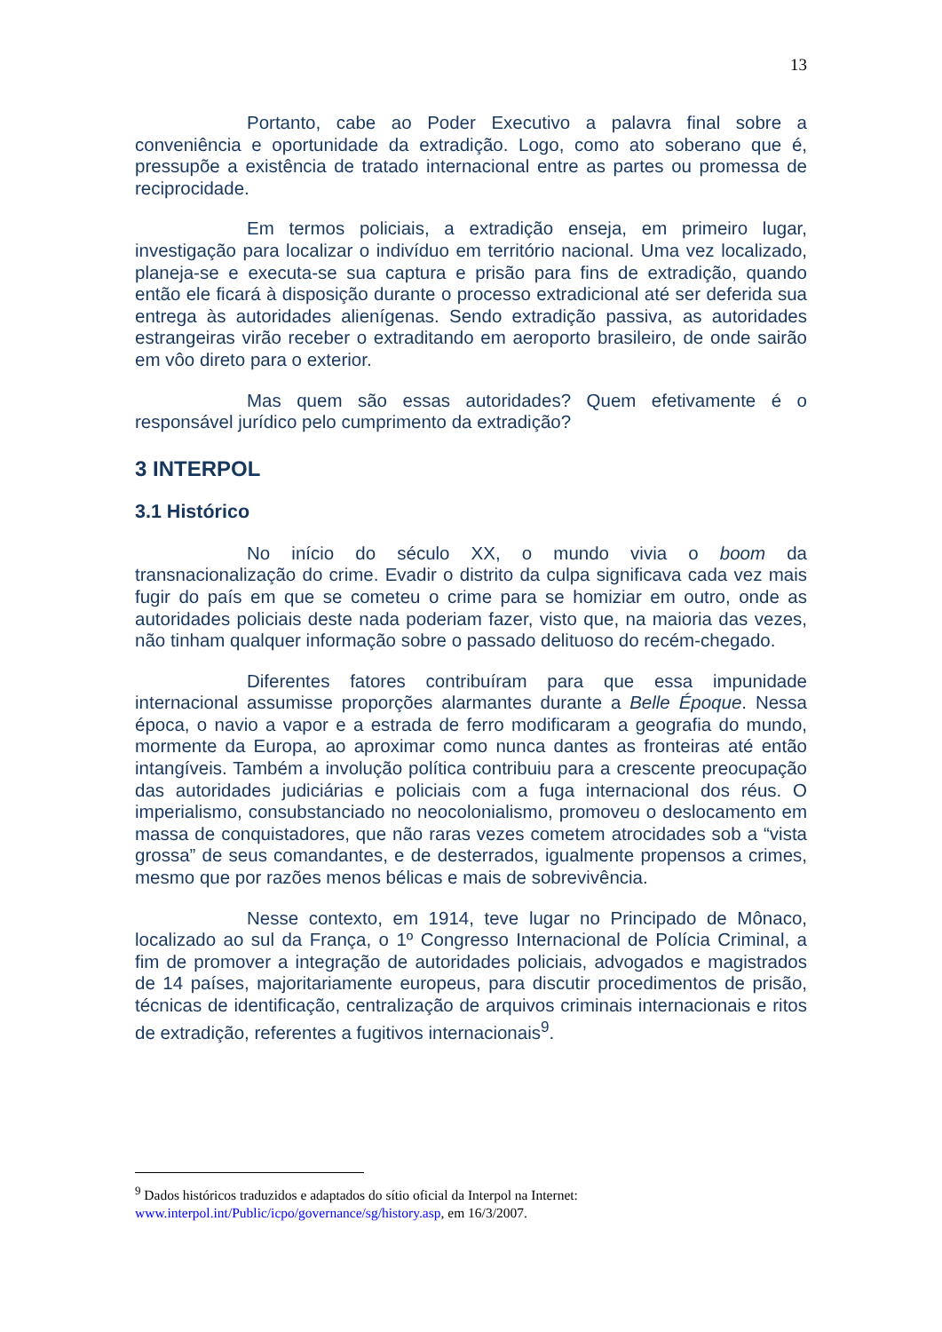13
Portanto, cabe ao Poder Executivo a palavra final sobre a conveniência e oportunidade da extradição. Logo, como ato soberano que é, pressupõe a existência de tratado internacional entre as partes ou promessa de reciprocidade.
Em termos policiais, a extradição enseja, em primeiro lugar, investigação para localizar o indivíduo em território nacional. Uma vez localizado, planeja-se e executa-se sua captura e prisão para fins de extradição, quando então ele ficará à disposição durante o processo extradicional até ser deferida sua entrega às autoridades alienígenas. Sendo extradição passiva, as autoridades estrangeiras virão receber o extraditando em aeroporto brasileiro, de onde sairão em vôo direto para o exterior.
Mas quem são essas autoridades? Quem efetivamente é o responsável jurídico pelo cumprimento da extradição?
3 INTERPOL
3.1 Histórico
No início do século XX, o mundo vivia o boom da transnacionalização do crime. Evadir o distrito da culpa significava cada vez mais fugir do país em que se cometeu o crime para se homiziar em outro, onde as autoridades policiais deste nada poderiam fazer, visto que, na maioria das vezes, não tinham qualquer informação sobre o passado delituoso do recém-chegado.
Diferentes fatores contribuíram para que essa impunidade internacional assumisse proporções alarmantes durante a Belle Époque. Nessa época, o navio a vapor e a estrada de ferro modificaram a geografia do mundo, mormente da Europa, ao aproximar como nunca dantes as fronteiras até então intangíveis. Também a involução política contribuiu para a crescente preocupação das autoridades judiciárias e policiais com a fuga internacional dos réus. O imperialismo, consubstanciado no neocolonialismo, promoveu o deslocamento em massa de conquistadores, que não raras vezes cometem atrocidades sob a “vista grossa” de seus comandantes, e de desterrados, igualmente propensos a crimes, mesmo que por razões menos bélicas e mais de sobrevivência.
Nesse contexto, em 1914, teve lugar no Principado de Mônaco, localizado ao sul da França, o 1º Congresso Internacional de Polícia Criminal, a fim de promover a integração de autoridades policiais, advogados e magistrados de 14 países, majoritariamente europeus, para discutir procedimentos de prisão, técnicas de identificação, centralização de arquivos criminais internacionais e ritos de extradição, referentes a fugitivos internacionais<sup>9</sup>.
<sup>9</sup> Dados históricos traduzidos e adaptados do sítio oficial da Interpol na Internet: www.interpol.int/Public/icpo/governance/sg/history.asp, em 16/3/2007.